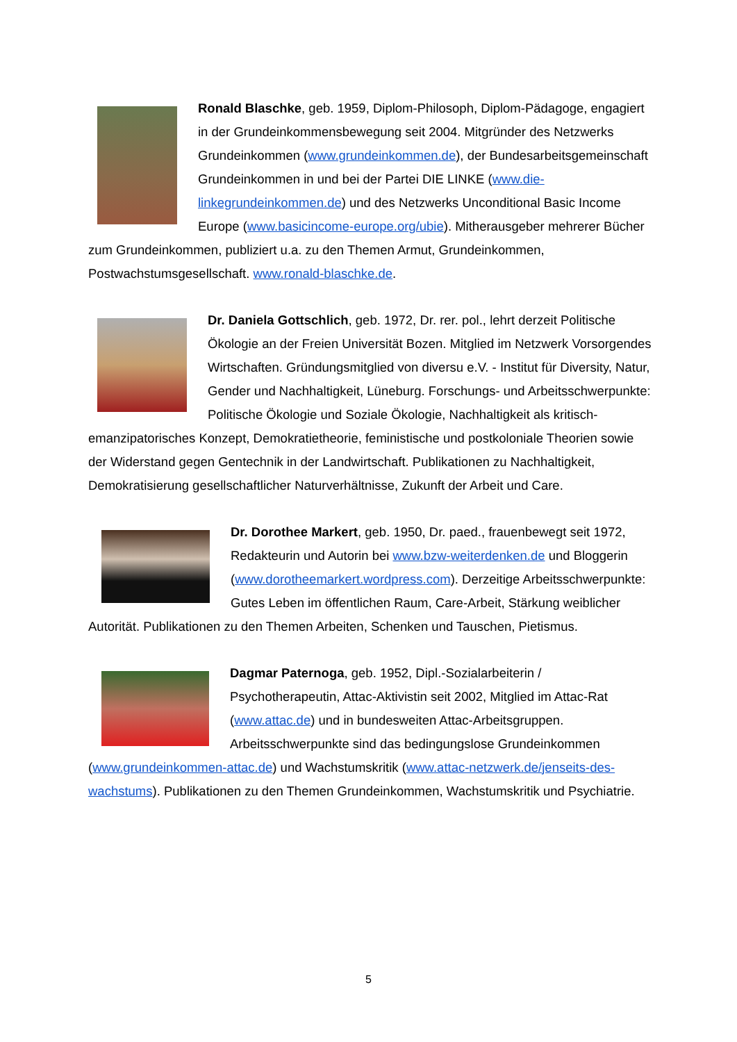Ronald Blaschke, geb. 1959, Diplom-Philosoph, Diplom-Pädagoge, engagiert in der Grundeinkommensbewegung seit 2004. Mitgründer des Netzwerks Grundeinkommen (www.grundeinkommen.de), der Bundesarbeitsgemeinschaft Grundeinkommen in und bei der Partei DIE LINKE (www.die-linkegrundeinkommen.de) und des Netzwerks Unconditional Basic Income Europe (www.basicincome-europe.org/ubie). Mitherausgeber mehrerer Bücher zum Grundeinkommen, publiziert u.a. zu den Themen Armut, Grundeinkommen, Postwachstumsgesellschaft. www.ronald-blaschke.de.
Dr. Daniela Gottschlich, geb. 1972, Dr. rer. pol., lehrt derzeit Politische Ökologie an der Freien Universität Bozen. Mitglied im Netzwerk Vorsorgendes Wirtschaften. Gründungsmitglied von diversu e.V. - Institut für Diversity, Natur, Gender und Nachhaltigkeit, Lüneburg. Forschungs- und Arbeitsschwerpunkte: Politische Ökologie und Soziale Ökologie, Nachhaltigkeit als kritisch-emanzipatorisches Konzept, Demokratietheorie, feministische und postkoloniale Theorien sowie der Widerstand gegen Gentechnik in der Landwirtschaft. Publikationen zu Nachhaltigkeit, Demokratisierung gesellschaftlicher Naturverhältnisse, Zukunft der Arbeit und Care.
Dr. Dorothee Markert, geb. 1950, Dr. paed., frauenbewegt seit 1972, Redakteurin und Autorin bei www.bzw-weiterdenken.de und Bloggerin (www.dorotheemarkert.wordpress.com). Derzeitige Arbeitsschwerpunkte: Gutes Leben im öffentlichen Raum, Care-Arbeit, Stärkung weiblicher Autorität. Publikationen zu den Themen Arbeiten, Schenken und Tauschen, Pietismus.
Dagmar Paternoga, geb. 1952, Dipl.-Sozialarbeiterin / Psychotherapeutin, Attac-Aktivistin seit 2002, Mitglied im Attac-Rat (www.attac.de) und in bundesweiten Attac-Arbeitsgruppen. Arbeitsschwerpunkte sind das bedingungslose Grundeinkommen (www.grundeinkommen-attac.de) und Wachstumskritik (www.attac-netzwerk.de/jenseits-des-wachstums). Publikationen zu den Themen Grundeinkommen, Wachstumskritik und Psychiatrie.
5